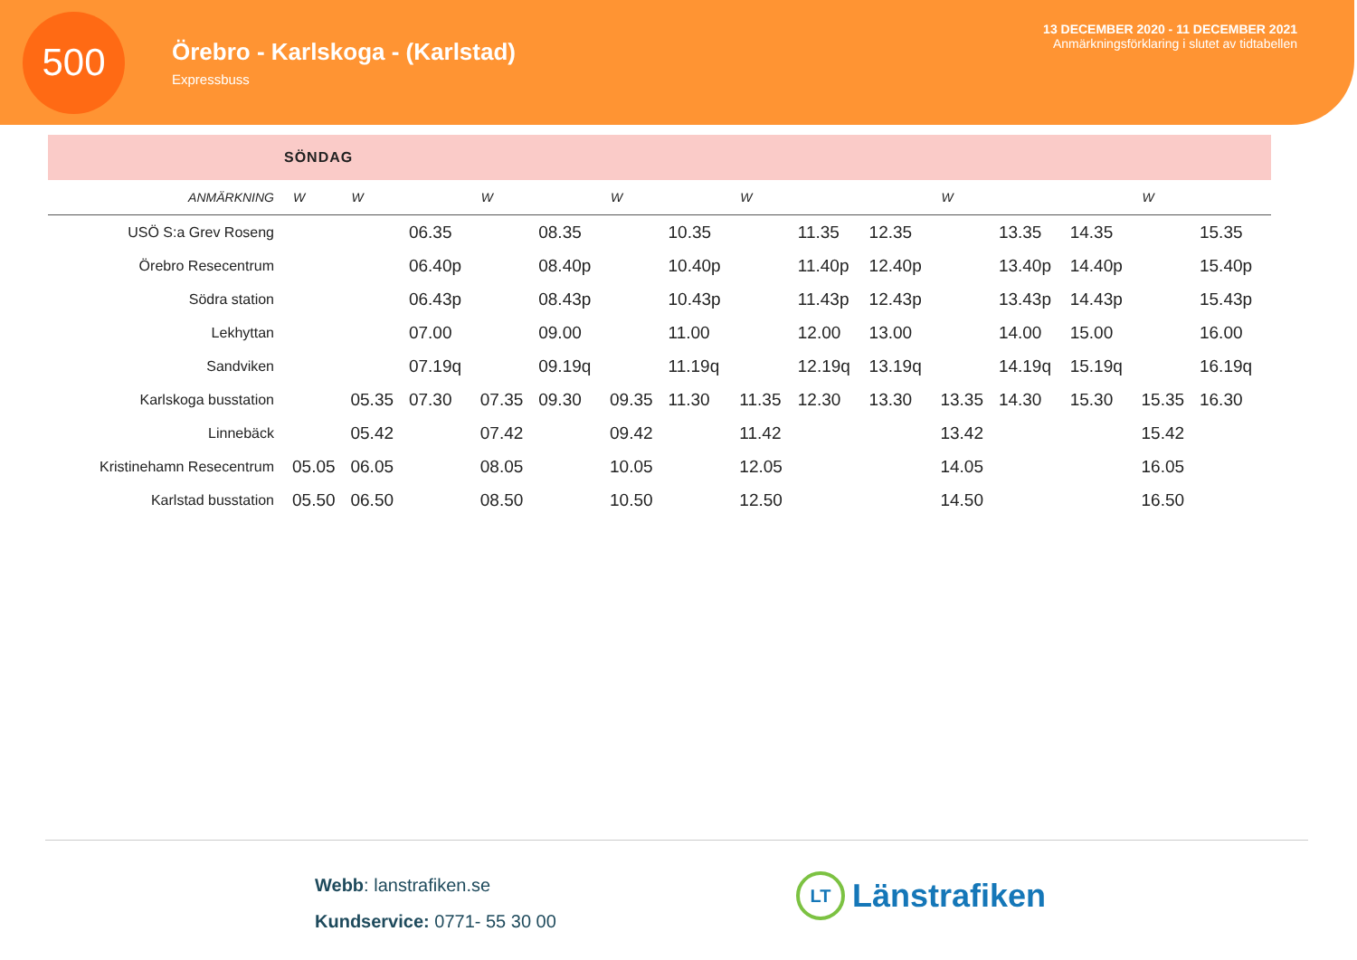500
Örebro - Karlskoga - (Karlstad)
Expressbuss
13 DECEMBER 2020 - 11 DECEMBER 2021
Anmärkningsförklaring i slutet av tidtabellen
SÖNDAG
| ANMÄRKNING | W | W | | W | | W | | W | | | W | | | W | |
| --- | --- | --- | --- | --- | --- | --- | --- | --- | --- | --- | --- | --- | --- | --- | --- |
| USÖ S:a Grev Roseng | | | 06.35 | | 08.35 | | 10.35 | | 11.35 | 12.35 | | 13.35 | 14.35 | | 15.35 |
| Örebro Resecentrum | | | 06.40p | | 08.40p | | 10.40p | | 11.40p | 12.40p | | 13.40p | 14.40p | | 15.40p |
| Södra station | | | 06.43p | | 08.43p | | 10.43p | | 11.43p | 12.43p | | 13.43p | 14.43p | | 15.43p |
| Lekhyttan | | | 07.00 | | 09.00 | | 11.00 | | 12.00 | 13.00 | | 14.00 | 15.00 | | 16.00 |
| Sandviken | | | 07.19q | | 09.19q | | 11.19q | | 12.19q | 13.19q | | 14.19q | 15.19q | | 16.19q |
| Karlskoga busstation | | 05.35 | 07.30 | 07.35 | 09.30 | 09.35 | 11.30 | 11.35 | 12.30 | 13.30 | 13.35 | 14.30 | 15.30 | 15.35 | 16.30 |
| Linnebäck | | 05.42 | | 07.42 | | 09.42 | | 11.42 | | | 13.42 | | | 15.42 | |
| Kristinehamn Resecentrum | 05.05 | 06.05 | | 08.05 | | 10.05 | | 12.05 | | | 14.05 | | | 16.05 | |
| Karlstad busstation | 05.50 | 06.50 | | 08.50 | | 10.50 | | 12.50 | | | 14.50 | | | 16.50 | |
Webb: lanstrafiken.se
Kundservice: 0771- 55 30 00
LT Länstrafiken